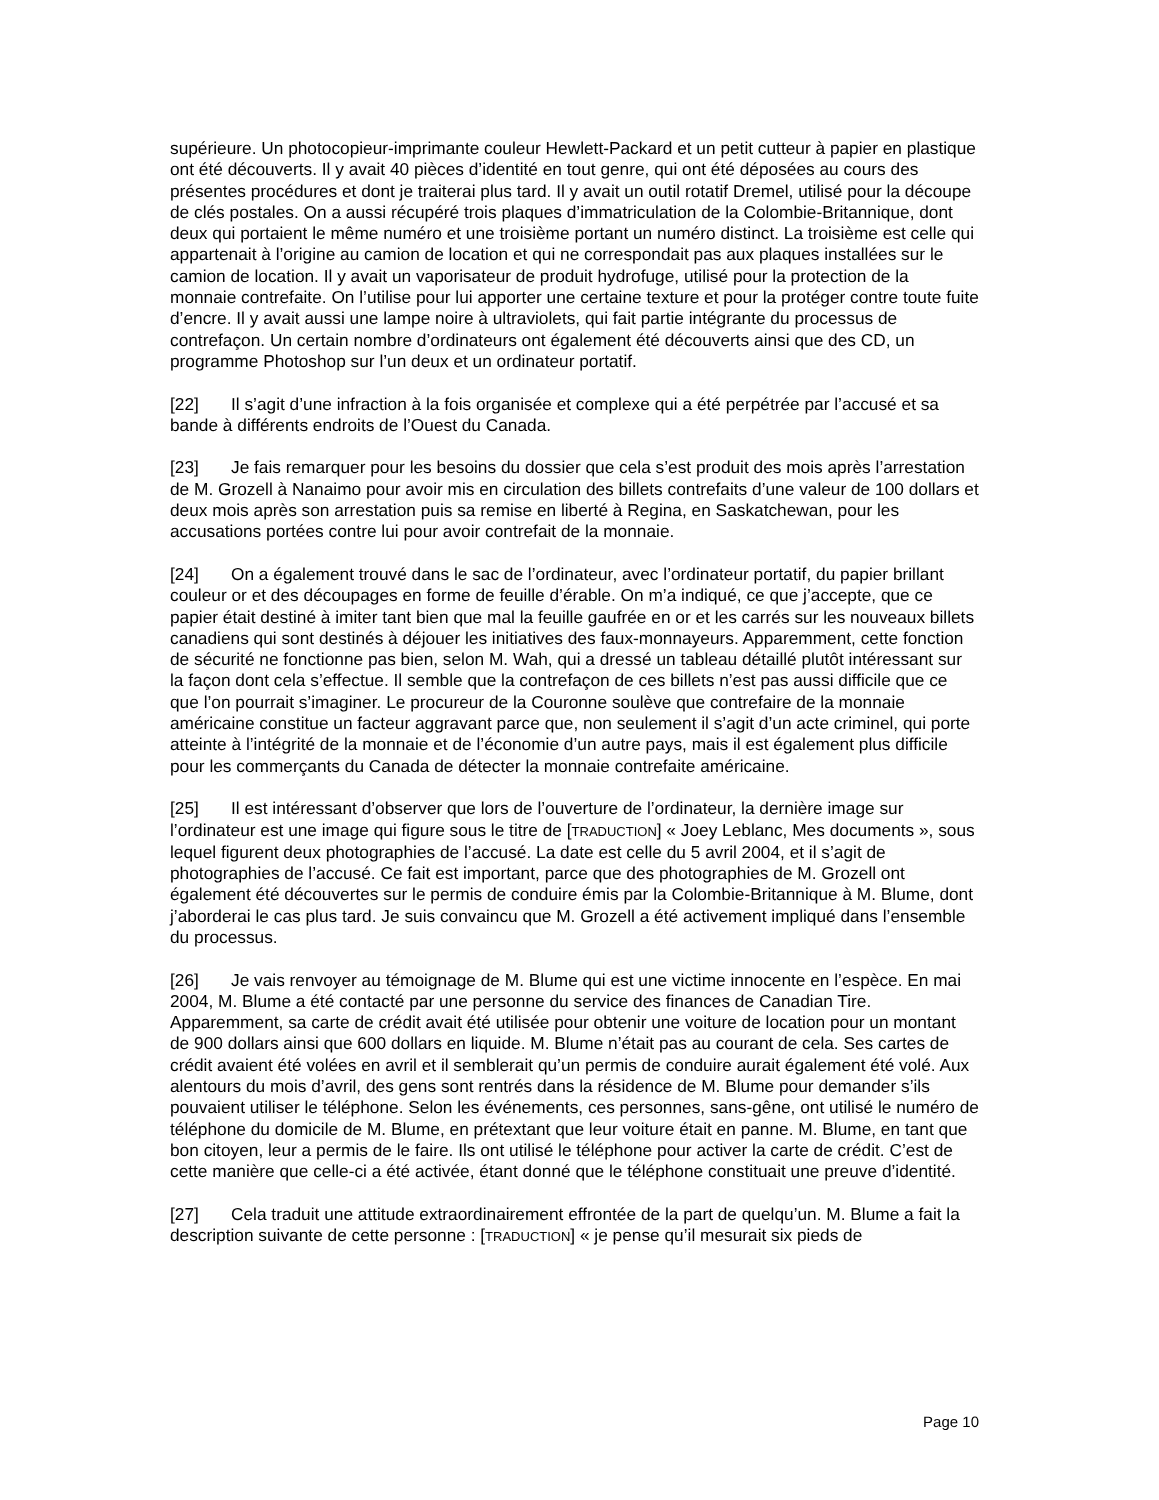supérieure. Un photocopieur-imprimante couleur Hewlett-Packard et un petit cutteur à papier en plastique ont été découverts. Il y avait 40 pièces d’identité en tout genre, qui ont été déposées au cours des présentes procédures et dont je traiterai plus tard. Il y avait un outil rotatif Dremel, utilisé pour la découpe de clés postales. On a aussi récupéré trois plaques d’immatriculation de la Colombie-Britannique, dont deux qui portaient le même numéro et une troisième portant un numéro distinct. La troisième est celle qui appartenait à l’origine au camion de location et qui ne correspondait pas aux plaques installées sur le camion de location. Il y avait un vaporisateur de produit hydrofuge, utilisé pour la protection de la monnaie contrefaite. On l’utilise pour lui apporter une certaine texture et pour la protéger contre toute fuite d’encre. Il y avait aussi une lampe noire à ultraviolets, qui fait partie intégrante du processus de contrefaçon. Un certain nombre d’ordinateurs ont également été découverts ainsi que des CD, un programme Photoshop sur l’un deux et un ordinateur portatif.
[22] Il s’agit d’une infraction à la fois organisée et complexe qui a été perpétrée par l’accusé et sa bande à différents endroits de l’Ouest du Canada.
[23] Je fais remarquer pour les besoins du dossier que cela s’est produit des mois après l’arrestation de M. Grozell à Nanaimo pour avoir mis en circulation des billets contrefaits d’une valeur de 100 dollars et deux mois après son arrestation puis sa remise en liberté à Regina, en Saskatchewan, pour les accusations portées contre lui pour avoir contrefait de la monnaie.
[24] On a également trouvé dans le sac de l’ordinateur, avec l’ordinateur portatif, du papier brillant couleur or et des découpages en forme de feuille d’érable. On m’a indiqué, ce que j’accepte, que ce papier était destiné à imiter tant bien que mal la feuille gaufrée en or et les carrés sur les nouveaux billets canadiens qui sont destinés à déjouer les initiatives des faux-monnayeurs. Apparemment, cette fonction de sécurité ne fonctionne pas bien, selon M. Wah, qui a dressé un tableau détaillé plutôt intéressant sur la façon dont cela s’effectue. Il semble que la contrefaçon de ces billets n’est pas aussi difficile que ce que l’on pourrait s’imaginer. Le procureur de la Couronne soulève que contrefaire de la monnaie américaine constitue un facteur aggravant parce que, non seulement il s’agit d’un acte criminel, qui porte atteinte à l’intégrité de la monnaie et de l’économie d’un autre pays, mais il est également plus difficile pour les commerçants du Canada de détecter la monnaie contrefaite américaine.
[25] Il est intéressant d’observer que lors de l’ouverture de l’ordinateur, la dernière image sur l’ordinateur est une image qui figure sous le titre de [TRADUCTION] « Joey Leblanc, Mes documents », sous lequel figurent deux photographies de l’accusé. La date est celle du 5 avril 2004, et il s’agit de photographies de l’accusé. Ce fait est important, parce que des photographies de M. Grozell ont également été découvertes sur le permis de conduire émis par la Colombie-Britannique à M. Blume, dont j’aborderai le cas plus tard. Je suis convaincu que M. Grozell a été activement impliqué dans l’ensemble du processus.
[26] Je vais renvoyer au témoignage de M. Blume qui est une victime innocente en l’espèce. En mai 2004, M. Blume a été contacté par une personne du service des finances de Canadian Tire. Apparemment, sa carte de crédit avait été utilisée pour obtenir une voiture de location pour un montant de 900 dollars ainsi que 600 dollars en liquide. M. Blume n’était pas au courant de cela. Ses cartes de crédit avaient été volées en avril et il semblerait qu’un permis de conduire aurait également été volé. Aux alentours du mois d’avril, des gens sont rentrés dans la résidence de M. Blume pour demander s’ils pouvaient utiliser le téléphone. Selon les événements, ces personnes, sans-gêne, ont utilisé le numéro de téléphone du domicile de M. Blume, en prétextant que leur voiture était en panne. M. Blume, en tant que bon citoyen, leur a permis de le faire. Ils ont utilisé le téléphone pour activer la carte de crédit. C’est de cette manière que celle-ci a été activée, étant donné que le téléphone constituait une preuve d’identité.
[27] Cela traduit une attitude extraordinairement effrontée de la part de quelqu’un. M. Blume a fait la description suivante de cette personne : [TRADUCTION] « je pense qu’il mesurait six pieds de
Page 10